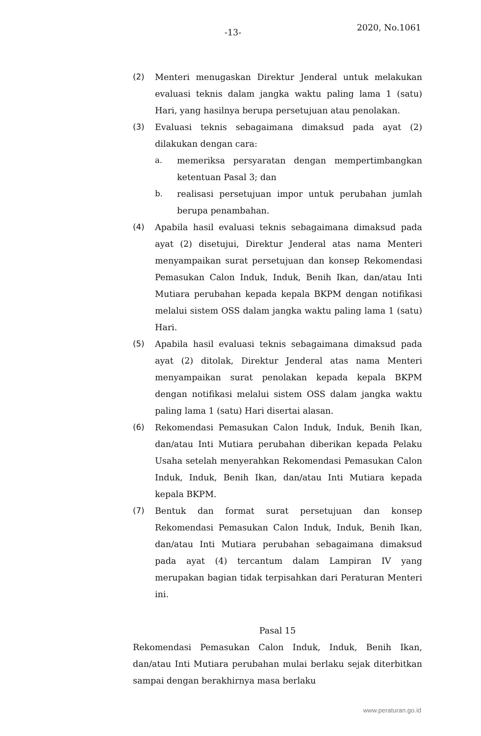-13- 2020, No.1061
(2) Menteri menugaskan Direktur Jenderal untuk melakukan evaluasi teknis dalam jangka waktu paling lama 1 (satu) Hari, yang hasilnya berupa persetujuan atau penolakan.
(3) Evaluasi teknis sebagaimana dimaksud pada ayat (2) dilakukan dengan cara:
a. memeriksa persyaratan dengan mempertimbangkan ketentuan Pasal 3; dan
b. realisasi persetujuan impor untuk perubahan jumlah berupa penambahan.
(4) Apabila hasil evaluasi teknis sebagaimana dimaksud pada ayat (2) disetujui, Direktur Jenderal atas nama Menteri menyampaikan surat persetujuan dan konsep Rekomendasi Pemasukan Calon Induk, Induk, Benih Ikan, dan/atau Inti Mutiara perubahan kepada kepala BKPM dengan notifikasi melalui sistem OSS dalam jangka waktu paling lama 1 (satu) Hari.
(5) Apabila hasil evaluasi teknis sebagaimana dimaksud pada ayat (2) ditolak, Direktur Jenderal atas nama Menteri menyampaikan surat penolakan kepada kepala BKPM dengan notifikasi melalui sistem OSS dalam jangka waktu paling lama 1 (satu) Hari disertai alasan.
(6) Rekomendasi Pemasukan Calon Induk, Induk, Benih Ikan, dan/atau Inti Mutiara perubahan diberikan kepada Pelaku Usaha setelah menyerahkan Rekomendasi Pemasukan Calon Induk, Induk, Benih Ikan, dan/atau Inti Mutiara kepada kepala BKPM.
(7) Bentuk dan format surat persetujuan dan konsep Rekomendasi Pemasukan Calon Induk, Induk, Benih Ikan, dan/atau Inti Mutiara perubahan sebagaimana dimaksud pada ayat (4) tercantum dalam Lampiran IV yang merupakan bagian tidak terpisahkan dari Peraturan Menteri ini.
Pasal 15
Rekomendasi Pemasukan Calon Induk, Induk, Benih Ikan, dan/atau Inti Mutiara perubahan mulai berlaku sejak diterbitkan sampai dengan berakhirnya masa berlaku
www.peraturan.go.id